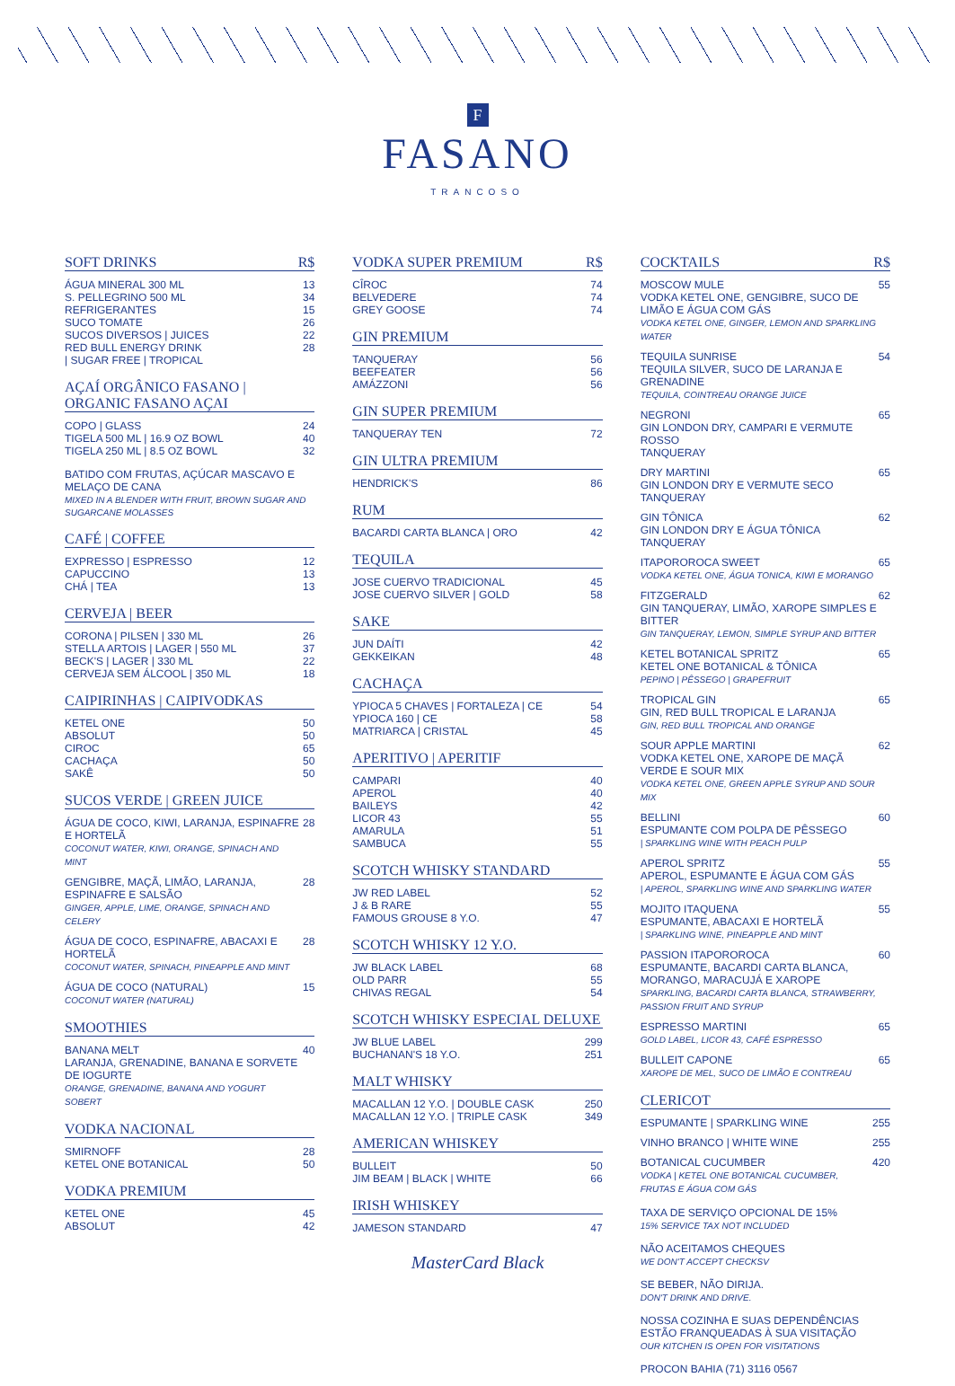F
FASANO
TRANCOSO
SOFT DRINKS R$
ÁGUA MINERAL 300 ML 13
S. PELLEGRINO 500 ML 34
REFRIGERANTES 15
SUCO TOMATE 26
SUCOS DIVERSOS | JUICES 22
RED BULL ENERGY DRINK 28
| SUGAR FREE | TROPICAL
AÇAÍ ORGÂNICO FASANO | ORGANIC FASANO AÇAI
COPO | GLASS 24
TIGELA 500 ML | 16.9 OZ BOWL 40
TIGELA 250 ML | 8.5 OZ BOWL 32
BATIDO COM FRUTAS, AÇÚCAR MASCAVO E MELAÇO DE CANA
MIXED IN A BLENDER WITH FRUIT, BROWN SUGAR AND SUGARCANE MOLASSES
CAFÉ | COFFEE
EXPRESSO | ESPRESSO 12
CAPUCCINO 13
CHÁ | TEA 13
CERVEJA | BEER
CORONA | PILSEN | 330 ML 26
STELLA ARTOIS | LAGER | 550 ML 37
BECK'S | LAGER | 330 ML 22
CERVEJA SEM ÁLCOOL | 350 ML 18
CAIPIRINHAS | CAIPIVODKAS
KETEL ONE 50
ABSOLUT 50
CIROC 65
CACHAÇA 50
SAKÊ 50
SUCOS VERDE | GREEN JUICE
ÁGUA DE COCO, KIWI, LARANJA, ESPINAFRE E HORTELÃ
COCONUT WATER, KIWI, ORANGE, SPINACH AND MINT 28
GENGIBRE, MAÇÃ, LIMÃO, LARANJA, ESPINAFRE E SALSÃO
GINGER, APPLE, LIME, ORANGE, SPINACH AND CELERY 28
ÁGUA DE COCO, ESPINAFRE, ABACAXI E HORTELÃ
COCONUT WATER, SPINACH, PINEAPPLE AND MINT 28
ÁGUA DE COCO (NATURAL)
COCONUT WATER (NATURAL) 15
SMOOTHIES
BANANA MELT
LARANJA, GRENADINE, BANANA E SORVETE DE IOGURTE
ORANGE, GRENADINE, BANANA AND YOGURT SOBERT 40
VODKA NACIONAL
SMIRNOFF 28
KETEL ONE BOTANICAL 50
VODKA PREMIUM
KETEL ONE 45
ABSOLUT 42
VODKA SUPER PREMIUM R$
CÎROC 74
BELVEDERE 74
GREY GOOSE 74
GIN PREMIUM
TANQUERAY 56
BEEFEATER 56
AMÁZZONI 56
GIN SUPER PREMIUM
TANQUERAY TEN 72
GIN ULTRA PREMIUM
HENDRICK'S 86
RUM
BACARDI CARTA BLANCA | ORO 42
TEQUILA
JOSE CUERVO TRADICIONAL 45
JOSE CUERVO SILVER | GOLD 58
SAKE
JUN DAÍTI 42
GEKKEIKAN 48
CACHAÇA
YPIOCA 5 CHAVES | FORTALEZA | CE 54
YPIOCA 160 | CE 58
MATRIARCA | CRISTAL 45
APERITIVO | APERITIF
CAMPARI 40
APEROL 40
BAILEYS 42
LICOR 43 55
AMARULA 51
SAMBUCA 55
SCOTCH WHISKY STANDARD
JW RED LABEL 52
J & B RARE 55
FAMOUS GROUSE 8 Y.O. 47
SCOTCH WHISKY 12 Y.O.
JW BLACK LABEL 68
OLD PARR 55
CHIVAS REGAL 54
SCOTCH WHISKY ESPECIAL DELUXE
JW BLUE LABEL 299
BUCHANAN'S 18 Y.O. 251
MALT WHISKY
MACALLAN 12 Y.O. | DOUBLE CASK 250
MACALLAN 12 Y.O. | TRIPLE CASK 349
AMERICAN WHISKEY
BULLEIT 50
JIM BEAM | BLACK | WHITE 66
IRISH WHISKEY
JAMESON STANDARD 47
MasterCard Black
COCKTAILS R$
MOSCOW MULE
VODKA KETEL ONE, GENGIBRE, SUCO DE LIMÃO E ÁGUA COM GÁS
VODKA KETEL ONE, GINGER, LEMON AND SPARKLING WATER 55
TEQUILA SUNRISE
TEQUILA SILVER, SUCO DE LARANJA E GRENADINE
TEQUILA, COINTREAU ORANGE JUICE 54
NEGRONI
GIN LONDON DRY, CAMPARI E VERMUTE ROSSO
TANQUERAY 65
DRY MARTINI
GIN LONDON DRY E VERMUTE SECO
TANQUERAY 65
GIN TÔNICA
GIN LONDON DRY E ÁGUA TÔNICA
TANQUERAY 62
ITAPOROROCA SWEET
VODKA KETEL ONE, ÁGUA TONICA, KIWI E MORANGO 65
FITZGERALD
GIN TANQUERAY, LIMÃO, XAROPE SIMPLES E BITTER
GIN TANQUERAY, LEMON, SIMPLE SYRUP AND BITTER 62
KETEL BOTANICAL SPRITZ
KETEL ONE BOTANICAL & TÔNICA
PEPINO | PÊSSEGO | GRAPEFRUIT 65
TROPICAL GIN
GIN, RED BULL TROPICAL E LARANJA
GIN, RED BULL TROPICAL AND ORANGE 65
SOUR APPLE MARTINI
VODKA KETEL ONE, XAROPE DE MAÇÃ VERDE E SOUR MIX
VODKA KETEL ONE, GREEN APPLE SYRUP AND SOUR MIX 62
BELLINI
ESPUMANTE COM POLPA DE PÊSSEGO
| SPARKLING WINE WITH PEACH PULP 60
APEROL SPRITZ
APEROL, ESPUMANTE E ÁGUA COM GÁS
| APEROL, SPARKLING WINE AND SPARKLING WATER 55
MOJITO ITAQUENA
ESPUMANTE, ABACAXI E HORTELÃ
| SPARKLING WINE, PINEAPPLE AND MINT 55
PASSION ITAPOROROCA
ESPUMANTE, BACARDI CARTA BLANCA, MORANGO, MARACUJÁ E XAROPE
SPARKLING, BACARDI CARTA BLANCA, STRAWBERRY, PASSION FRUIT AND SYRUP 60
ESPRESSO MARTINI
GOLD LABEL, LICOR 43, CAFÉ ESPRESSO 65
BULLEIT CAPONE
XAROPE DE MEL, SUCO DE LIMÃO E CONTREAU 65
CLERICOT
ESPUMANTE | SPARKLING WINE 255
VINHO BRANCO | WHITE WINE 255
BOTANICAL CUCUMBER
VODKA | KETEL ONE BOTANICAL CUCUMBER, FRUTAS E ÁGUA COM GÁS 420
TAXA DE SERVIÇO OPCIONAL DE 15%
15% SERVICE TAX NOT INCLUDED
NÃO ACEITAMOS CHEQUES
WE DON'T ACCEPT CHECKSV
SE BEBER, NÃO DIRIJA.
DON'T DRINK AND DRIVE.
NOSSA COZINHA E SUAS DEPENDÊNCIAS ESTÃO FRANQUEADAS À SUA VISITAÇÃO
OUR KITCHEN IS OPEN FOR VISITATIONS
PROCON BAHIA (71) 3116 0567